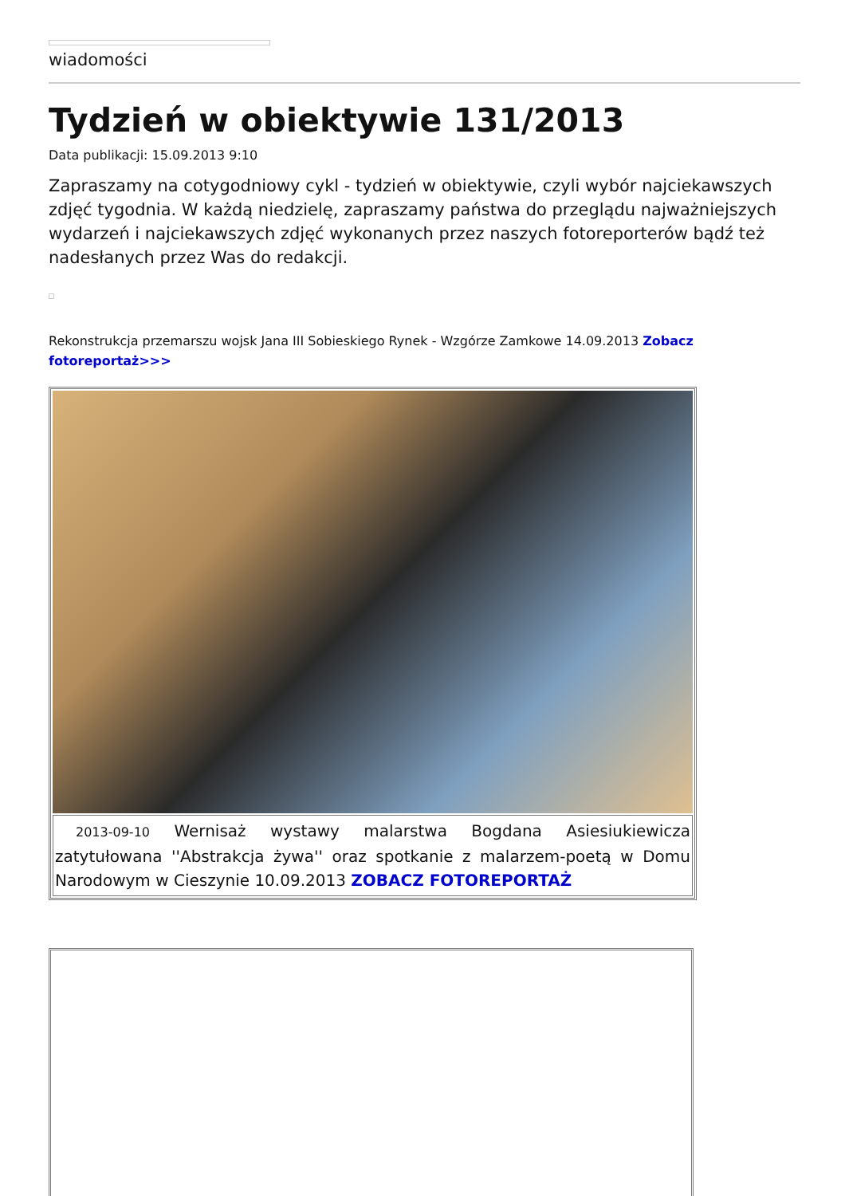wiadomości
Tydzień w obiektywie 131/2013
Data publikacji: 15.09.2013 9:10
Zapraszamy na cotygodniowy cykl - tydzień w obiektywie, czyli wybór najciekawszych zdjęć tygodnia. W każdą niedzielę, zapraszamy państwa do przeglądu najważniejszych wydarzeń i najciekawszych zdjęć wykonanych przez naszych fotoreporterów bądź też nadesłanych przez Was do redakcji.
Rekonstrukcja przemarszu wojsk Jana III Sobieskiego Rynek - Wzgórze Zamkowe 14.09.2013 Zobacz fotoreportaż>>>
2013-09-10 Wernisaż wystawy malarstwa Bogdana Asiesiukiewicza zatytułowana ''Abstrakcja żywa'' oraz spotkanie z malarzem-poetą w Domu Narodowym w Cieszynie 10.09.2013 ZOBACZ FOTOREPORTAŻ